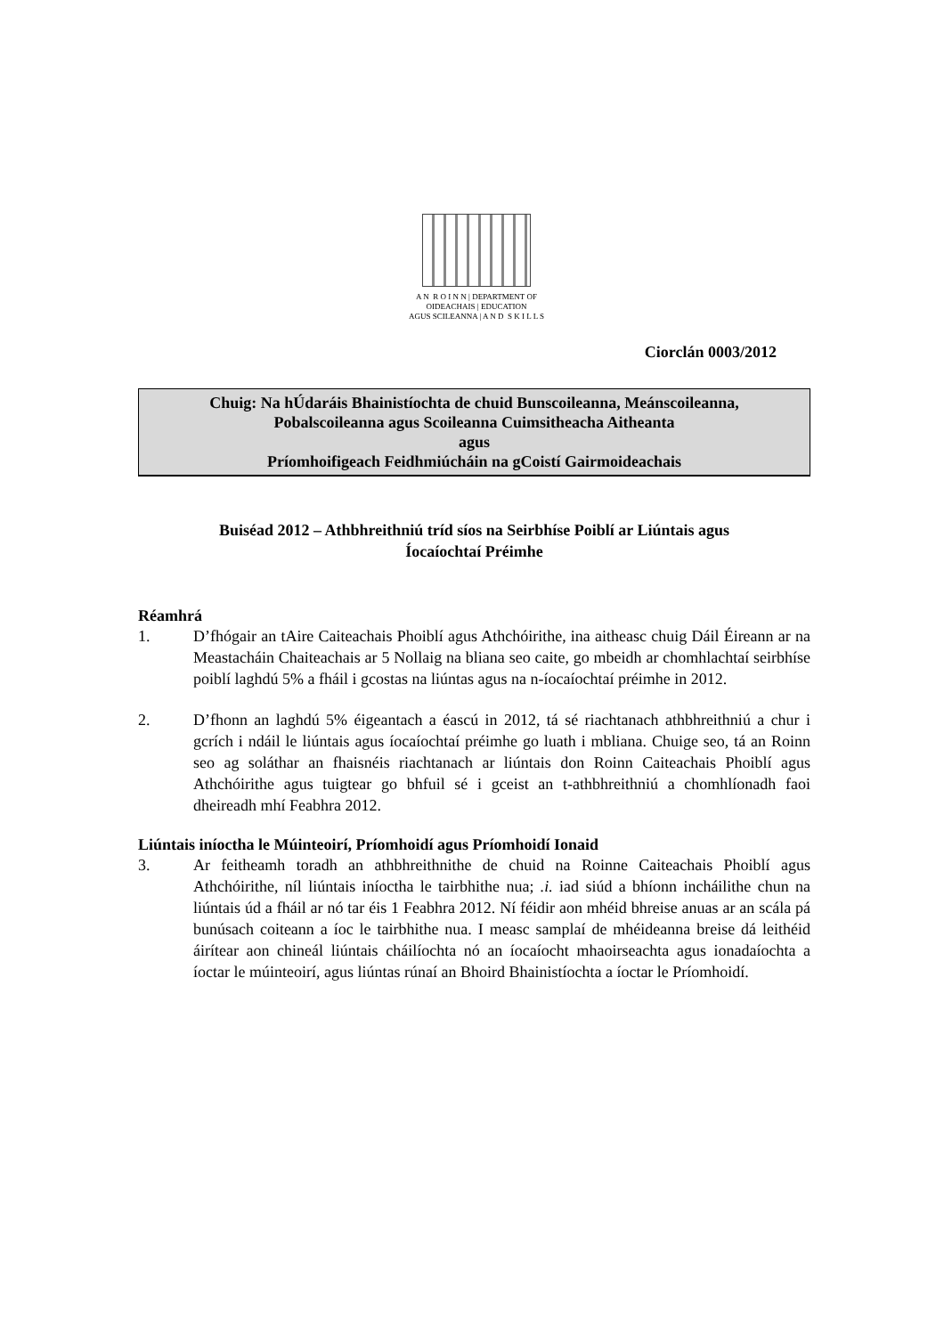A N R O I N N | DEPARTMENT OF
OIDEACHAIS | EDUCATION
AGUS SCILEANNA | A N D S K I L L S
Ciorclán 0003/2012
Chuig: Na hÚdaráis Bhainistíochta de chuid Bunscoileanna, Meánscoileanna,
Pobalscoileanna agus Scoileanna Cuimsitheacha Aitheanta
agus
Príomhoifigeach Feidhmiúcháin na gCoistí Gairmoideachais
Buiséad 2012 – Athbhreithniú tríd síos na Seirbhíse Poiblí ar Liúntais agus
Íocaíochtaí Préimhe
Réamhrá
1. D’fhógair an tAire Caiteachais Phoiblí agus Athchóirithe, ina aitheasc chuig Dáil Éireann ar na Meastacháin Chaiteachais ar 5 Nollaig na bliana seo caite, go mbeidh ar chomhlachtaí seirbhíse poiblí laghdú 5% a fháil i gcostas na liúntas agus na n-íocaíochtaí préimhe in 2012.
2. D’fhonn an laghdú 5% éigeantach a éascú in 2012, tá sé riachtanach athbhreithniú a chur i gcrích i ndáil le liúntais agus íocaíochtaí préimhe go luath i mbliana. Chuige seo, tá an Roinn seo ag soláthar an fhaisnéis riachtanach ar liúntais don Roinn Caiteachais Phoiblí agus Athchóirithe agus tuigtear go bhfuil sé i gceist an t-athbhreithniú a chomhlíonadh faoi dheireadh mhí Feabhra 2012.
Liúntais iníoctha le Múinteoirí, Príomhoidí agus Príomhoidí Ionaid
3. Ar feitheamh toradh an athbhreithnithe de chuid na Roinne Caiteachais Phoiblí agus Athchóirithe, níl liúntais iníoctha le tairbhithe nua; .i. iad siúd a bhíonn incháilithe chun na liúntais úd a fháil ar nó tar éis 1 Feabhra 2012. Ní féidir aon mhéid bhreise anuas ar an scála pá bunúsach coiteann a íoc le tairbhithe nua. I measc samplaí de mhéideanna breise dá leithéid áirítear aon chineál liúntais cháilíochta nó an íocaíocht mhaoirseachta agus ionadaíochta a íoctar le múinteoirí, agus liúntas rúnaí an Bhoird Bhainistíochta a íoctar le Príomhoidí.